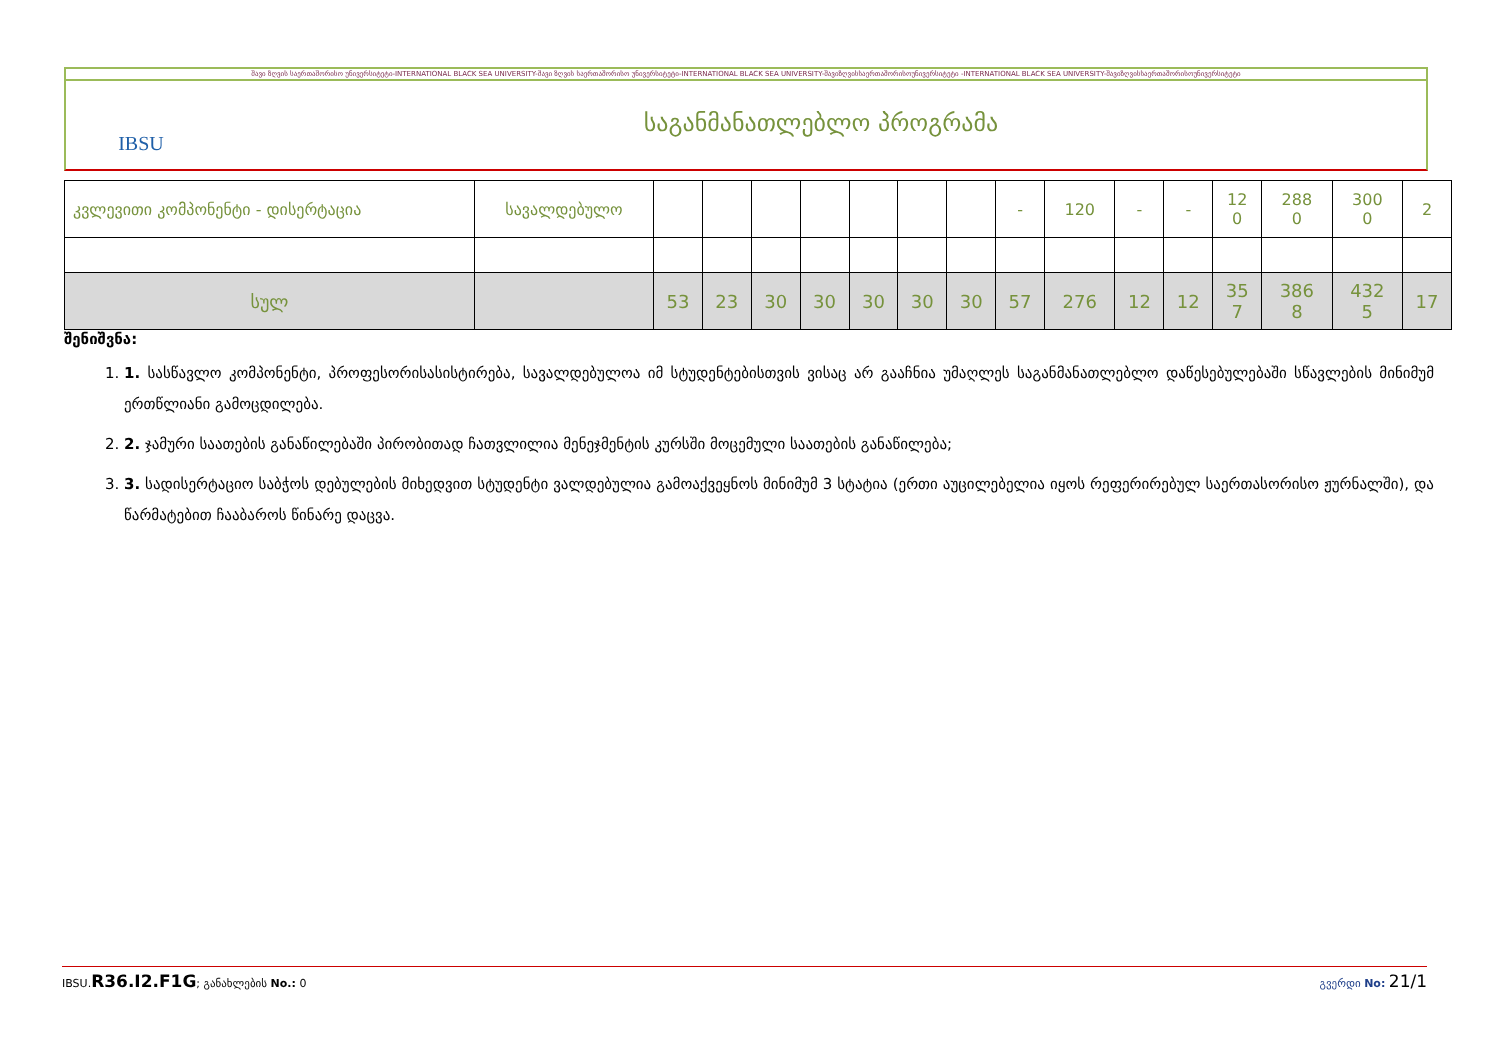შავი ზღვის საერთაშორისო უნივერსიტეტი-INTERNATIONAL BLACK SEA UNIVERSITY-შავი ზღვის საერთაშორისო უნივერსიტეტი-INTERNATIONAL BLACK SEA UNIVERSITY-შავიზღვისსაერთაშორისოუნივერსიტეტი -INTERNATIONAL BLACK SEA UNIVERSITY-შავიზღვისსაერთაშორისოუნივერსიტეტი
IBSU
საგანმანათლებლო პროგრამა
| კვლევითი კომპონენტი - დისერტაცია | სავალდებულო | | | | | | | | - | 120 | - | - | 12 0 | 288 0 | 300 0 | 2 |
| სულ | | 53 | 23 | 30 | 30 | 30 | 30 | 30 | 57 | 276 | 12 | 12 | 35 7 | 386 8 | 432 5 | 17 |
შენიშვნა:
1. 1. სასწავლო კომპონენტი, პროფესორისასისტირება, სავალდებულოა იმ სტუდენტებისთვის ვისაც არ გააჩნია უმაღლეს საგანმანათლებლო დაწესებულებაში სწავლების მინიმუმ ერთწლიანი გამოცდილება.
2. 2. ჯამური საათების განაწილებაში პირობითად ჩათვლილია მენეჯმენტის კურსში მოცემული საათების განაწილება;
3. 3. სადისერტაციო საბჭოს დებულების მიხედვით სტუდენტი ვალდებულია გამოაქვეყნოს მინიმუმ 3 სტატია (ერთი აუცილებელია იყოს რეფერირებულ საერთასორისო ჟურნალში), და წარმატებით ჩააბაროს წინარე დაცვა.
IBSU.R36.I2.F1G; განახლების No.: 0 გვერდი No: 21/1